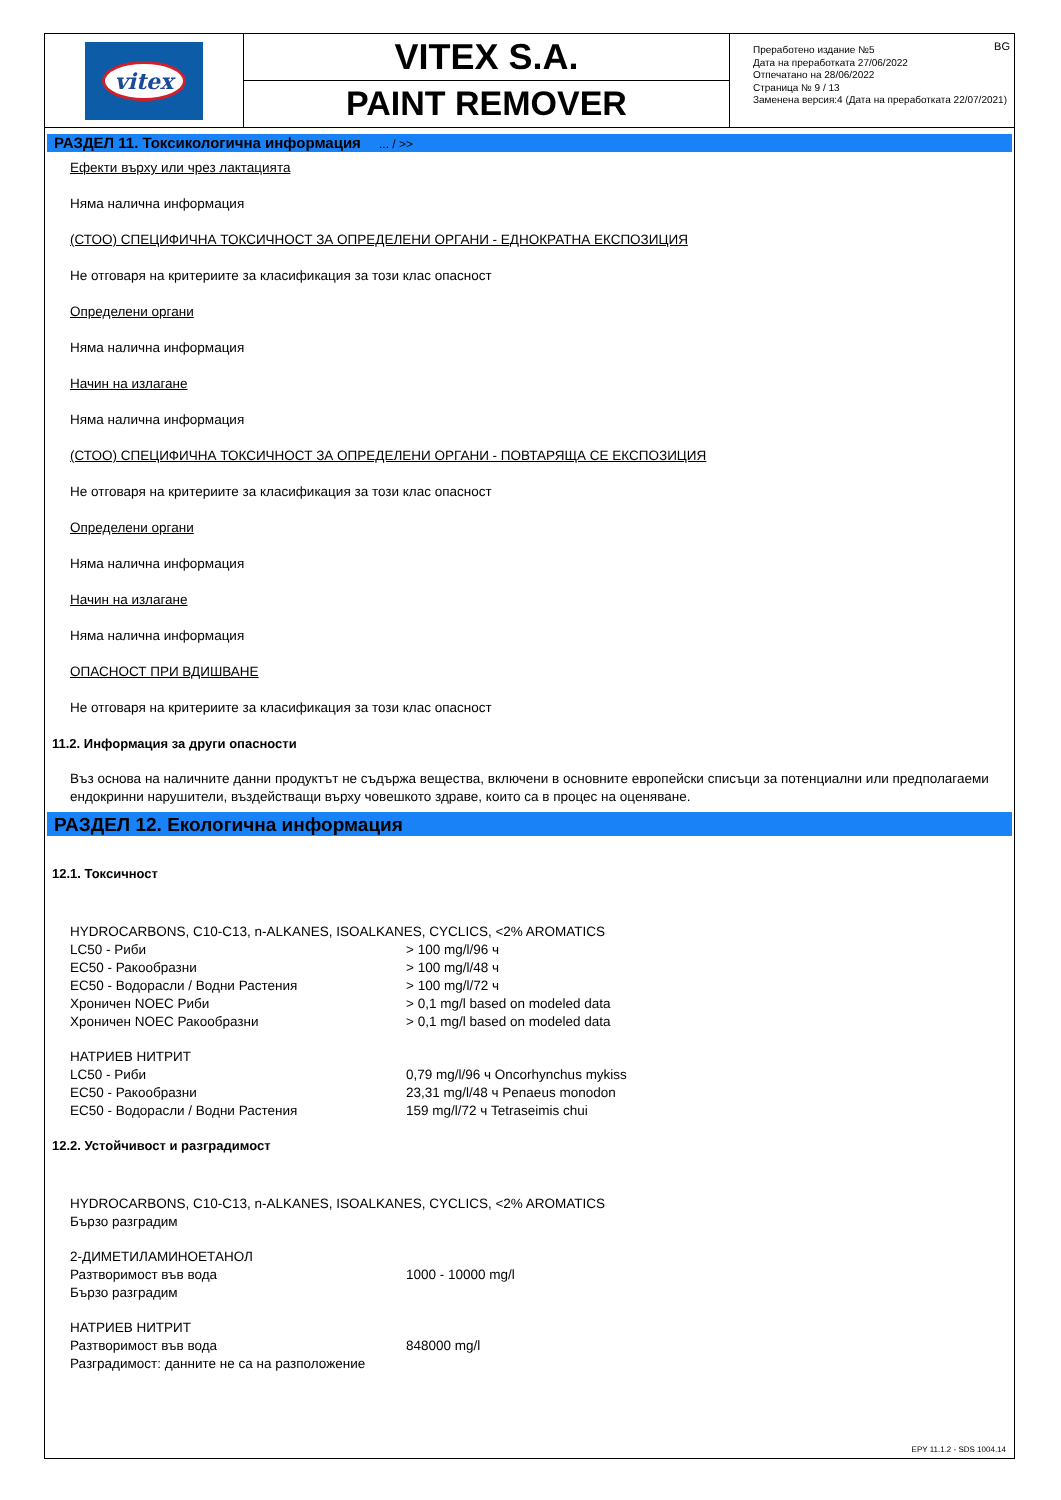vitex
VITEX S.A.
PAINT REMOVER
BG Преработено издание №5
Дата на преработката 27/06/2022
Отпечатано на 28/06/2022
Страница № 9 / 13
Заменена версия:4 (Дата на преработката 22/07/2021)
РАЗДЕЛ 11. Токсикологична информация ... / >>
Ефекти върху или чрез лактацията
Няма налична информация
(СТОО) СПЕЦИФИЧНА ТОКСИЧНОСТ ЗА ОПРЕДЕЛЕНИ ОРГАНИ - ЕДНОКРАТНА ЕКСПОЗИЦИЯ
Не отговаря на критериите за класификация за този клас опасност
Определени органи
Няма налична информация
Начин на излагане
Няма налична информация
(СТОО) СПЕЦИФИЧНА ТОКСИЧНОСТ ЗА ОПРЕДЕЛЕНИ ОРГАНИ - ПОВТАРЯЩА СЕ ЕКСПОЗИЦИЯ
Не отговаря на критериите за класификация за този клас опасност
Определени органи
Няма налична информация
Начин на излагане
Няма налична информация
ОПАСНОСТ ПРИ ВДИШВАНЕ
Не отговаря на критериите за класификация за този клас опасност
11.2. Информация за други опасности
Въз основа на наличните данни продуктът не съдържа вещества, включени в основните европейски списъци за потенциални или предполагаеми ендокринни нарушители, въздействащи върху човешкото здраве, които са в процес на оценяване.
РАЗДЕЛ 12. Екологична информация
12.1. Токсичност
| HYDROCARBONS, C10-C13, n-ALKANES, ISOALKANES, CYCLICS, <2% AROMATICS | |
| LC50 - Риби | > 100 mg/l/96 ч |
| EC50 - Ракообразни | > 100 mg/l/48 ч |
| EC50 - Водорасли / Водни Растения | > 100 mg/l/72 ч |
| Хроничен NOEC Риби | > 0,1 mg/l based on modeled data |
| Хроничен NOEC Ракообразни | > 0,1 mg/l based on modeled data |
| НАТРИЕВ НИТРИТ | |
| LC50 - Риби | 0,79 mg/l/96 ч Oncorhynchus mykiss |
| EC50 - Ракообразни | 23,31 mg/l/48 ч Penaeus monodon |
| EC50 - Водорасли / Водни Растения | 159 mg/l/72 ч Tetraseimis chui |
12.2. Устойчивост и разградимост
| HYDROCARBONS, C10-C13, n-ALKANES, ISOALKANES, CYCLICS, <2% AROMATICS | |
| Бързо разградим | |
| 2-ДИМЕТИЛАМИНОЕТАНОЛ | |
| Разтворимост във вода | 1000 - 10000 mg/l |
| Бързо разградим | |
| НАТРИЕВ НИТРИТ | |
| Разтворимост във вода | 848000 mg/l |
| Разградимост: данните не са на разположение | |
EPY 11.1.2 - SDS 1004.14